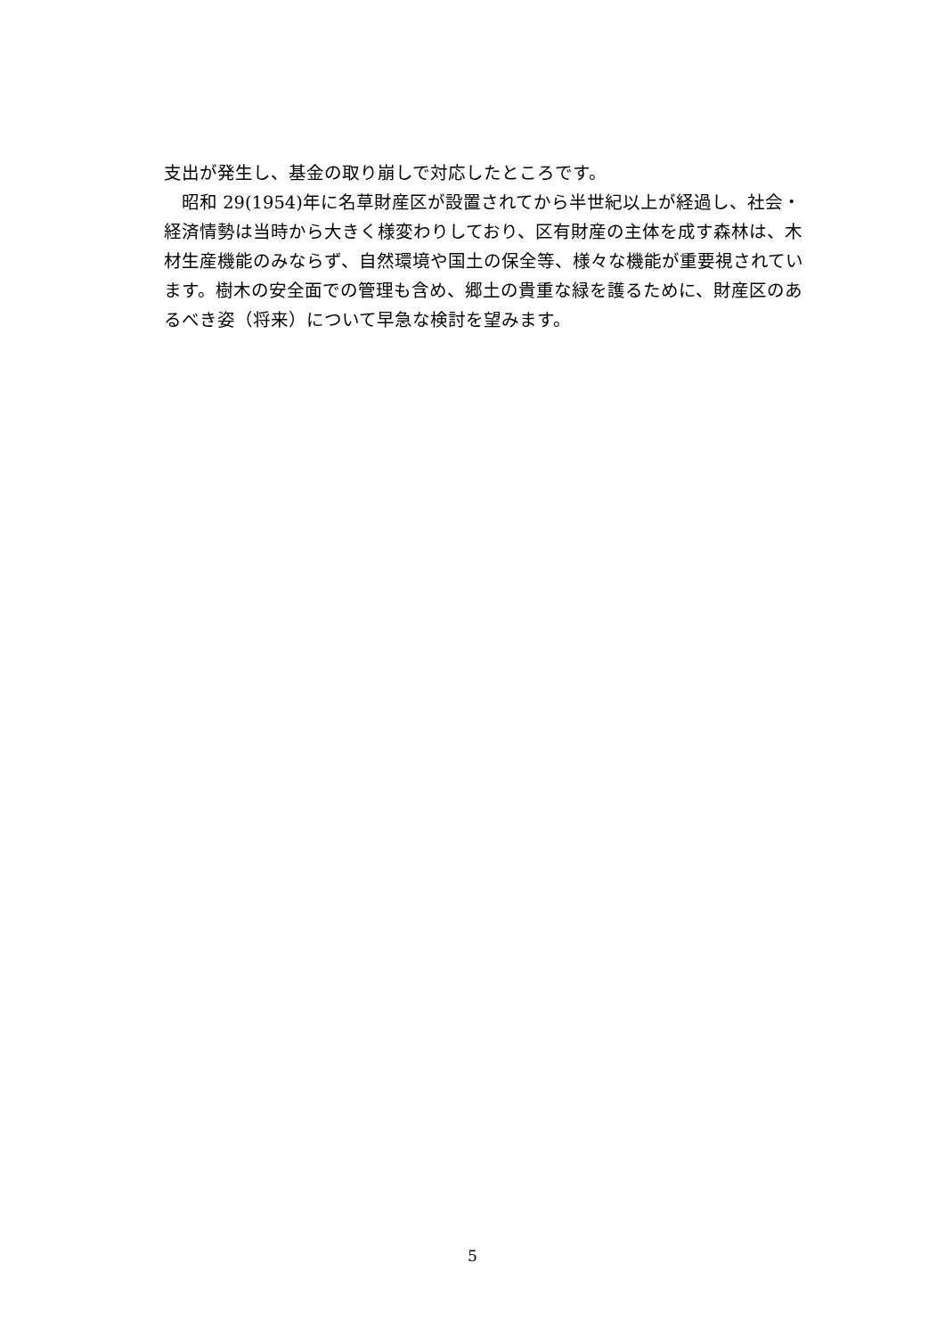支出が発生し、基金の取り崩しで対応したところです。
　昭和 29(1954)年に名草財産区が設置されてから半世紀以上が経過し、社会・経済情勢は当時から大きく様変わりしており、区有財産の主体を成す森林は、木材生産機能のみならず、自然環境や国土の保全等、様々な機能が重要視されています。樹木の安全面での管理も含め、郷土の貴重な緑を護るために、財産区のあるべき姿（将来）について早急な検討を望みます。
5